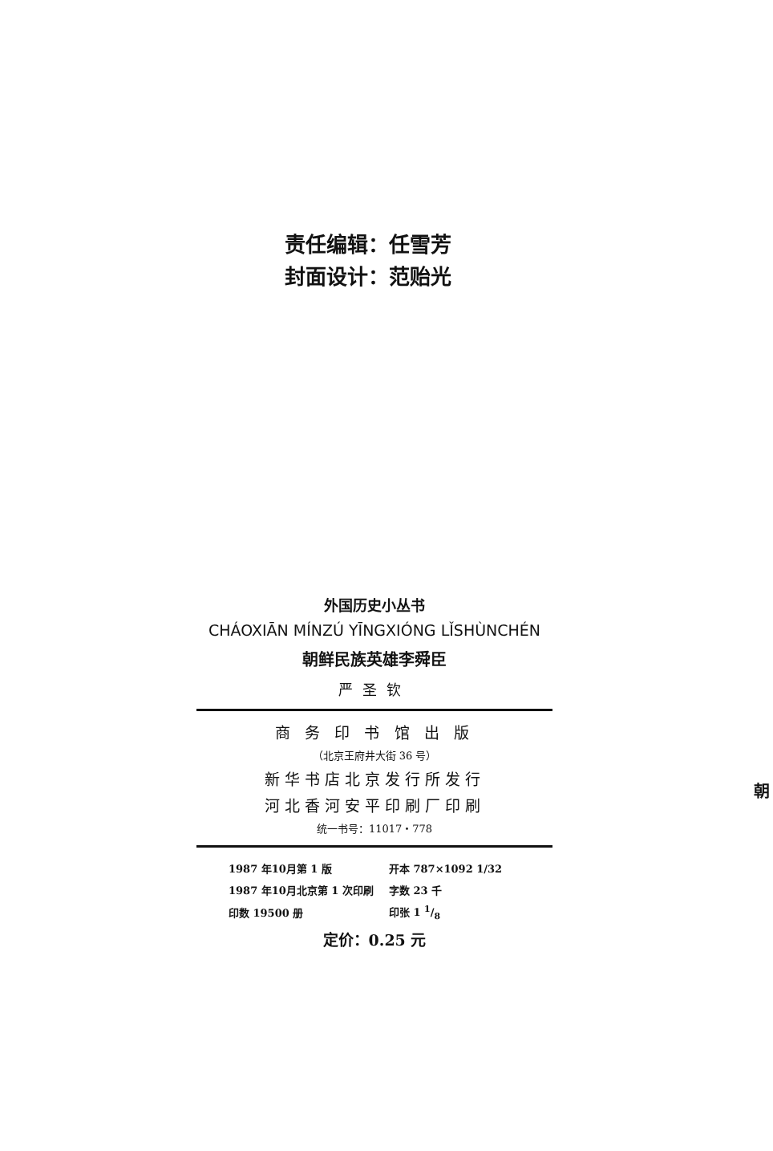责任编辑：任雪芳
封面设计：范贻光
外国历史小丛书
CHÁOXIĀN MÍNZÚ YĪNGXIÓNG LǏSHÙNCHÉN
朝鲜民族英雄李舜臣
严圣钦
商 务 印 书 馆 出 版
（北京王府井大街 36 号）
新华书店北京发行所发行
河北香河安平印刷厂印刷
统一书号：11017・778
| 1987 年10月第 1 版 | 开本 787×1092 1/32 |
| 1987 年10月北京第 1 次印刷 | 字数 23 千 |
| 印数 19500 册 | 印张 1 1/8 |
定价：0.25 元
朝